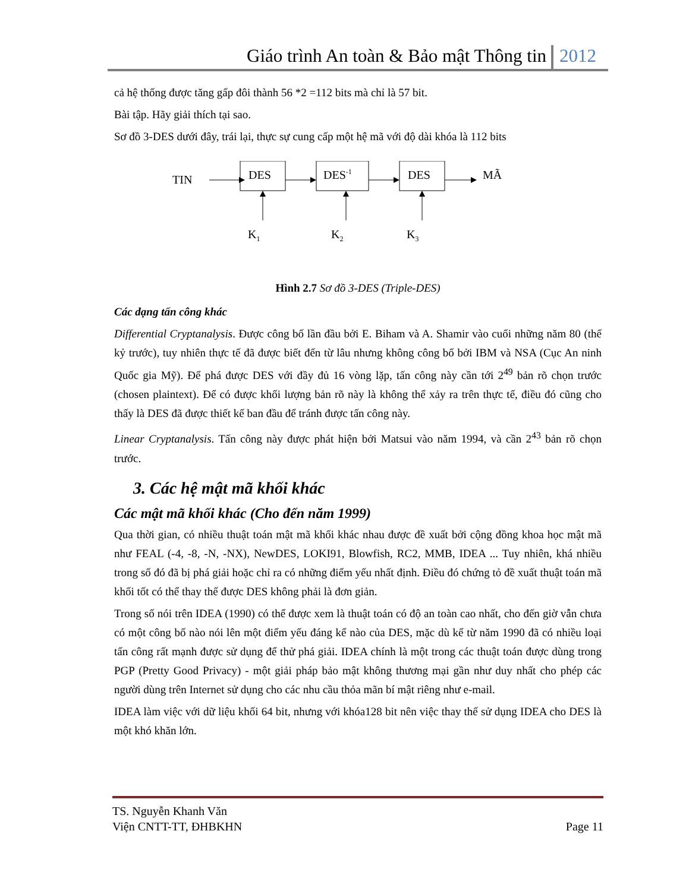Giáo trình An toàn & Bảo mật Thông tin 2012
cả hệ thống được tăng gấp đôi thành 56 *2 =112 bits mà chỉ là 57 bit.
Bài tập. Hãy giải thích tại sao.
Sơ đồ 3-DES dưới đây, trái lại, thực sự cung cấp một hệ mã với độ dài khóa là 112 bits
TIN
DES
DES-1
DES
MÃ
K1
K2
K3
Hình 2.7 Sơ đồ 3-DES (Triple-DES)
Các dạng tấn công khác
Differential Cryptanalysis. Được công bố lần đầu bởi E. Biham và A. Shamir vào cuối những năm 80 (thế kỷ trước), tuy nhiên thực tế đã được biết đến từ lâu nhưng không công bố bởi IBM và NSA (Cục An ninh Quốc gia Mỹ). Để phá được DES với đầy đủ 16 vòng lặp, tấn công này cần tới 2<sup>49</sup> bản rõ chọn trước (chosen plaintext). Để có được khối lượng bản rõ này là không thể xảy ra trên thực tế, điều đó cũng cho thấy là DES đã được thiết kế ban đầu để tránh được tấn công này.
Linear Cryptanalysis. Tấn công này được phát hiện bởi Matsui vào năm 1994, và cần 2<sup>43</sup> bản rõ chọn trước.
3. Các hệ mật mã khối khác
Các mật mã khối khác (Cho đến năm 1999)
Qua thời gian, có nhiều thuật toán mật mã khối khác nhau được đề xuất bởi cộng đồng khoa học mật mã như FEAL (-4, -8, -N, -NX), NewDES, LOKI91, Blowfish, RC2, MMB, IDEA ... Tuy nhiên, khá nhiều trong số đó đã bị phá giải hoặc chỉ ra có những điểm yếu nhất định. Điều đó chứng tỏ đề xuất thuật toán mã khối tốt có thể thay thế được DES không phải là đơn giản.
Trong số nói trên IDEA (1990) có thể được xem là thuật toán có độ an toàn cao nhất, cho đến giờ vẫn chưa có một công bố nào nói lên một điểm yếu đáng kể nào của DES, mặc dù kể từ năm 1990 đã có nhiều loại tấn công rất mạnh được sử dụng để thử phá giải. IDEA chính là một trong các thuật toán được dùng trong PGP (Pretty Good Privacy) - một giải pháp bảo mật không thương mại gần như duy nhất cho phép các người dùng trên Internet sử dụng cho các nhu cầu thỏa mãn bí mật riêng như e-mail.
IDEA làm việc với dữ liệu khối 64 bit, nhưng với khóa128 bit nên việc thay thế sử dụng IDEA cho DES là một khó khăn lớn.
TS. Nguyễn Khanh Văn
Viện CNTT-TT, ĐHBKHN
Page 11